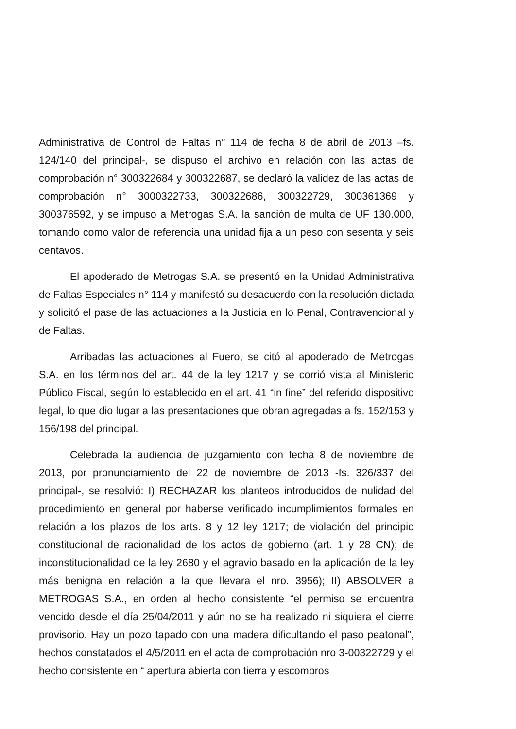Administrativa de Control de Faltas n° 114 de fecha 8 de abril de 2013 –fs. 124/140 del principal-, se dispuso el archivo en relación con las actas de comprobación n° 300322684 y 300322687, se declaró la validez de las actas de comprobación n° 3000322733, 300322686, 300322729, 300361369 y 300376592, y se impuso a Metrogas S.A. la sanción de multa de UF 130.000, tomando como valor de referencia una unidad fija a un peso con sesenta y seis centavos.
El apoderado de Metrogas S.A. se presentó en la Unidad Administrativa de Faltas Especiales n° 114 y manifestó su desacuerdo con la resolución dictada y solicitó el pase de las actuaciones a la Justicia en lo Penal, Contravencional y de Faltas.
Arribadas las actuaciones al Fuero, se citó al apoderado de Metrogas S.A. en los términos del art. 44 de la ley 1217 y se corrió vista al Ministerio Público Fiscal, según lo establecido en el art. 41 “in fine” del referido dispositivo legal, lo que dio lugar a las presentaciones que obran agregadas a fs. 152/153 y 156/198 del principal.
Celebrada la audiencia de juzgamiento con fecha 8 de noviembre de 2013, por pronunciamiento del 22 de noviembre de 2013 -fs. 326/337 del principal-, se resolvió: I) RECHAZAR los planteos introducidos de nulidad del procedimiento en general por haberse verificado incumplimientos formales en relación a los plazos de los arts. 8 y 12 ley 1217; de violación del principio constitucional de racionalidad de los actos de gobierno (art. 1 y 28 CN); de inconstitucionalidad de la ley 2680 y el agravio basado en la aplicación de la ley más benigna en relación a la que llevara el nro. 3956); II) ABSOLVER a METROGAS S.A., en orden al hecho consistente “el permiso se encuentra vencido desde el día 25/04/2011 y aún no se ha realizado ni siquiera el cierre provisorio. Hay un pozo tapado con una madera dificultando el paso peatonal”, hechos constatados el 4/5/2011 en el acta de comprobación nro 3-00322729 y el hecho consistente en “ apertura abierta con tierra y escombros